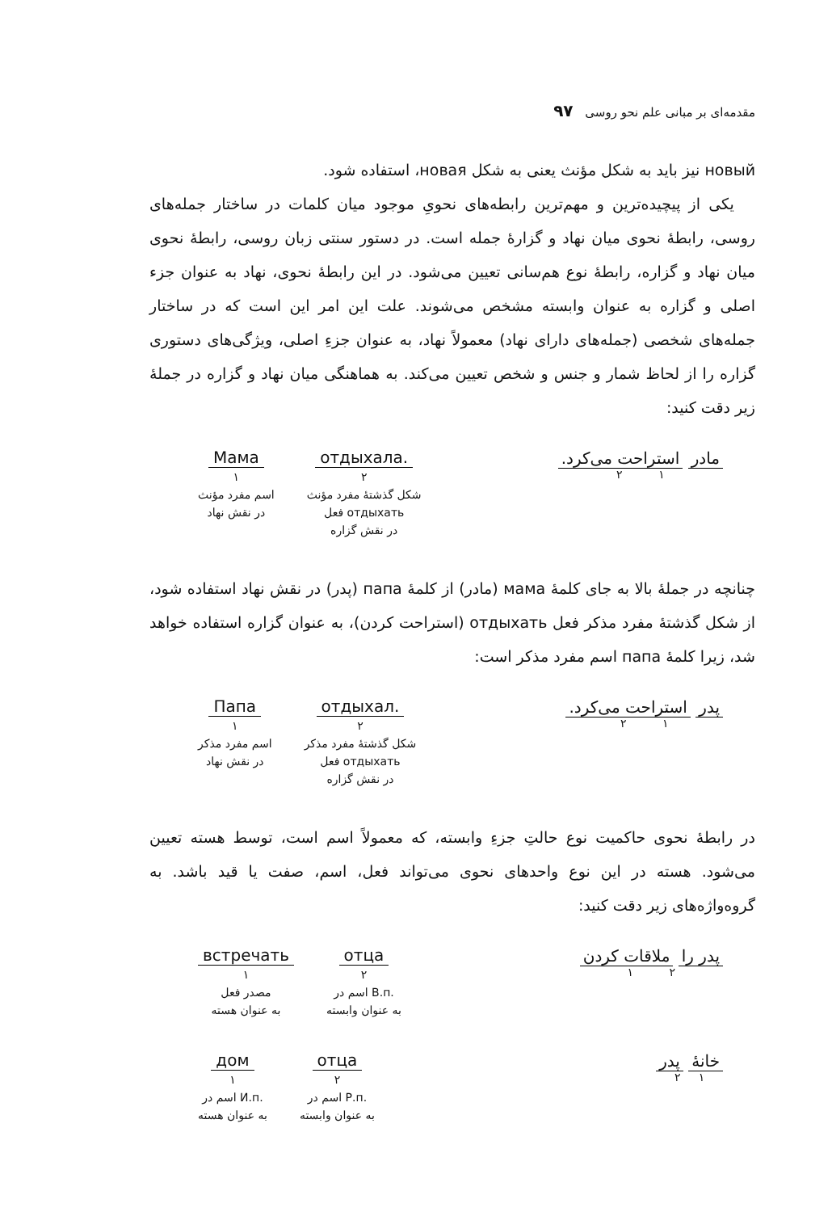مقدمه‌ای بر مبانی علم نحو روسی ۹۷
новый نیز باید به شکل مؤنث یعنی به شکل новая، استفاده شود.
یکی از پیچیده‌ترین و مهم‌ترین رابطه‌های نحویِ موجود میان کلمات در ساختار جمله‌های روسی، رابطهٔ نحوی میان نهاد و گزارهٔ جمله است. در دستور سنتی زبان روسی، رابطهٔ نحوی میان نهاد و گزاره، رابطهٔ نوع هم‌سانی تعیین می‌شود. در این رابطهٔ نحوی، نهاد به عنوان جزء اصلی و گزاره به عنوان وابسته مشخص می‌شوند. علت این امر این است که در ساختار جمله‌های شخصی (جمله‌های دارای نهاد) معمولاً نهاد، به عنوان جزءِ اصلی، ویژگی‌های دستوری گزاره را از لحاظ شمار و جنس و شخص تعیین می‌کند. به هماهنگی میان نهاد و گزاره در جملهٔ زیر دقت کنید:
مادر استراحت می‌کرد.
۱ ۲
Мама
۱
اسم مفرد مؤنث
در نقش نهاد
отдыхала.
۲
شکل گذشتهٔ مفرد مؤنث
فعل отдыхать
در نقش گزاره
چنانچه در جملهٔ بالا به جای کلمهٔ мама (مادر) از کلمهٔ папа (پدر) در نقش نهاد استفاده شود، از شکل گذشتهٔ مفرد مذکر فعل отдыхать (استراحت کردن)، به عنوان گزاره استفاده خواهد شد، زیرا کلمهٔ папа اسم مفرد مذکر است:
پدر استراحت می‌کرد.
۱ ۲
Папа
۱
اسم مفرد مذکر
در نقش نهاد
отдыхал.
۲
شکل گذشتهٔ مفرد مذکر
فعل отдыхать
در نقش گزاره
در رابطهٔ نحوی حاکمیت نوع حالتِ جزءِ وابسته، که معمولاً اسم است، توسط هسته تعیین می‌شود. هسته در این نوع واحدهای نحوی می‌تواند فعل، اسم، صفت یا قید باشد. به گروه‌واژه‌های زیر دقت کنید:
پدر را ملاقات کردن
۲ ۱
встречать
۱
مصدر فعل
به عنوان هسته
отца
۲
اسم در В.п.
به عنوان وابسته
خانهٔ پدر
۱ ۲
дом
۱
اسم در И.п.
به عنوان هسته
отца
۲
اسم در Р.п.
به عنوان وابسته